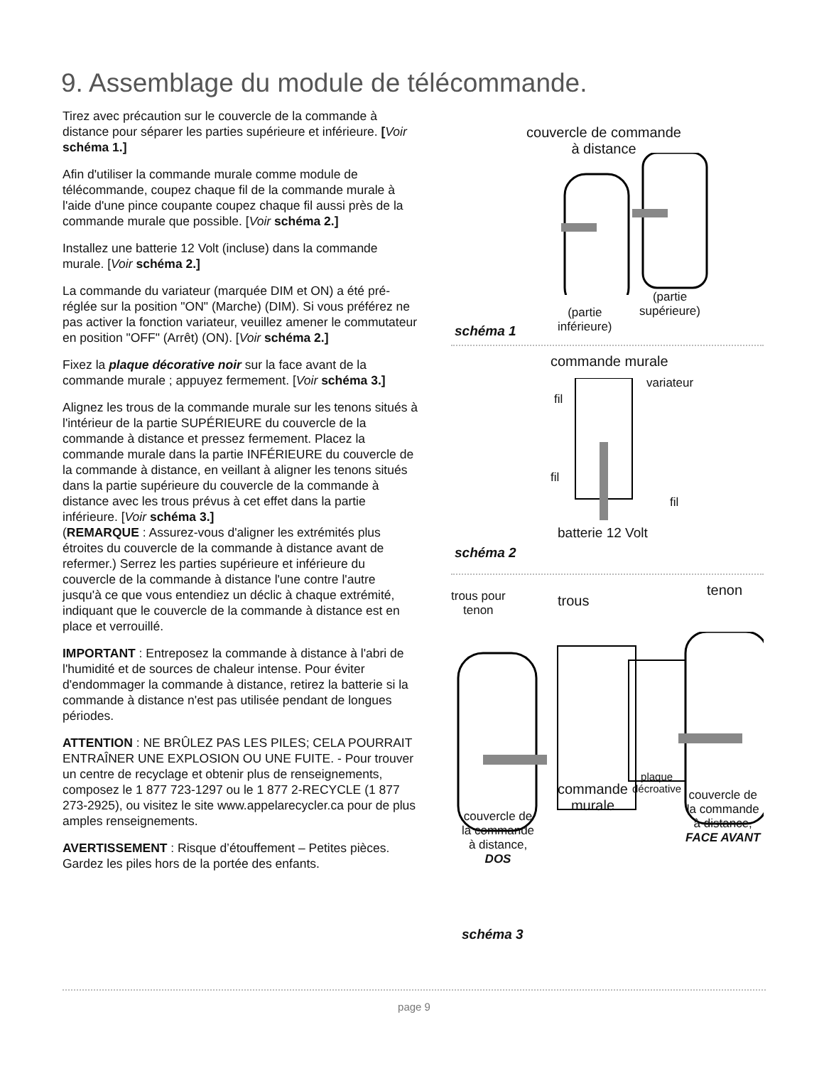9. Assemblage du module de télécommande.
Tirez avec précaution sur le couvercle de la commande à distance pour séparer les parties supérieure et inférieure. [Voir schéma 1.]
Afin d'utiliser la commande murale comme module de télécommande, coupez chaque fil de la commande murale à l'aide d'une pince coupante coupez chaque fil aussi près de la commande murale que possible. [Voir schéma 2.]
Installez une batterie 12 Volt (incluse) dans la commande murale. [Voir schéma 2.]
La commande du variateur (marquée DIM et ON) a été pré-réglée sur la position "ON" (Marche) (DIM). Si vous préférez ne pas activer la fonction variateur, veuillez amener le commutateur en position "OFF" (Arrêt) (ON). [Voir schéma 2.]
Fixez la plaque décorative noir sur la face avant de la commande murale ; appuyez fermement. [Voir schéma 3.]
Alignez les trous de la commande murale sur les tenons situés à l'intérieur de la partie SUPÉRIEURE du couvercle de la commande à distance et pressez fermement. Placez la commande murale dans la partie INFÉRIEURE du couvercle de la commande à distance, en veillant à aligner les tenons situés dans la partie supérieure du couvercle de la commande à distance avec les trous prévus à cet effet dans la partie inférieure. [Voir schéma 3.]
(REMARQUE : Assurez-vous d'aligner les extrémités plus étroites du couvercle de la commande à distance avant de refermer.) Serrez les parties supérieure et inférieure du couvercle de la commande à distance l'une contre l'autre jusqu'à ce que vous entendiez un déclic à chaque extrémité, indiquant que le couvercle de la commande à distance est en place et verrouillé.
IMPORTANT : Entreposez la commande à distance à l'abri de l'humidité et de sources de chaleur intense. Pour éviter d'endommager la commande à distance, retirez la batterie si la commande à distance n'est pas utilisée pendant de longues périodes.
ATTENTION : NE BRÛLEZ PAS LES PILES; CELA POURRAIT ENTRAÎNER UNE EXPLOSION OU UNE FUITE. - Pour trouver un centre de recyclage et obtenir plus de renseignements, composez le 1 877 723-1297 ou le 1 877 2-RECYCLE (1 877 273-2925), ou visitez le site www.appelarecycler.ca pour de plus amples renseignements.
AVERTISSEMENT : Risque d’étouffement – Petites pièces. Gardez les piles hors de la portée des enfants.
couvercle de commande
à distance
(partie
inférieure)
(partie
supérieure)
schéma 1
commande murale
variateur
fil
fil
fil
batterie 12 Volt
schéma 2
trous pour
tenon
trous
tenon
plaque
décroative
commande
murale
couvercle de
la commande
à distance,
FACE AVANT
couvercle de
la commande
à distance,
DOS
schéma 3
page 9